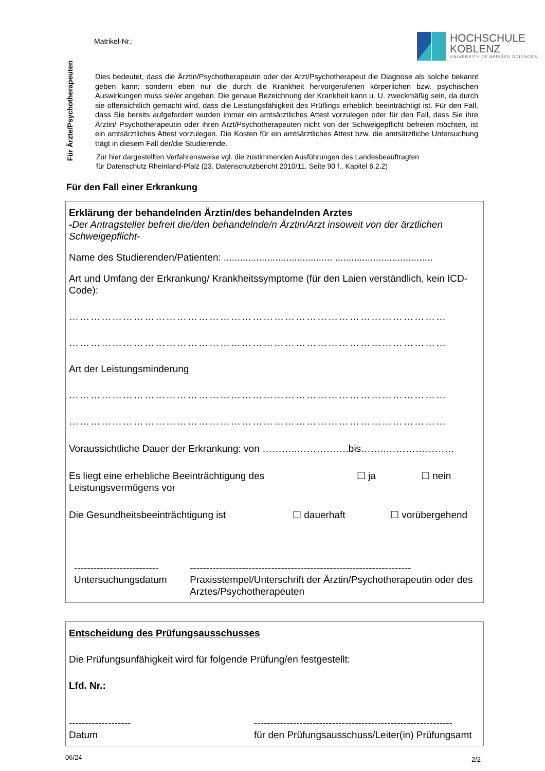Matrikel-Nr.:
HOCHSCHULE
KOBLENZ
UNIVERSITY OF APPLIED SCIENCES
Für Ärzte/Psychotherapeuten
Dies bedeutet, dass die Ärztin/Psychotherapeutin oder der Arzt/Psychotherapeut die Diagnose als solche bekannt geben kann; sondern eben nur die durch die Krankheit hervorgerufenen körperlichen bzw. psychischen Auswirkungen muss sie/er angeben. Die genaue Bezeichnung der Krankheit kann u. U. zweckmäßig sein, da durch sie offensichtlich gemacht wird, dass die Leistungsfähigkeit des Prüflings erheblich beeinträchtigt ist. Für den Fall, dass Sie bereits aufgefordert wurden immer ein amtsärztliches Attest vorzulegen oder für den Fall, dass Sie ihre Ärztin/ Psychotherapeutin oder ihren Arzt/Psychotherapeuten nicht von der Schweigepflicht befreien möchten, ist ein amtsärztliches Attest vorzulegen. Die Kosten für ein amtsärztliches Attest bzw. die amtsärztliche Untersuchung trägt in diesem Fall der/die Studierende.
Zur hier dargestellten Verfahrensweise vgl. die zustimmenden Ausführungen des Landesbeauftragten
für Datenschutz Rheinland-Pfalz (23. Datenschutzbericht 2010/11, Seite 90 f., Kapitel 6.2.2)
Für den Fall einer Erkrankung
Erklärung der behandelnden Ärztin/des behandelnden Arztes
-Der Antragsteller befreit die/den behandelnde/n Ärztin/Arzt insoweit von der ärztlichen Schweigepflicht-
Name des Studierenden/Patienten: ........................................ ....................................
Art und Umfang der Erkrankung/ Krankheitssymptome (für den Laien verständlich, kein ICD-Code):
……………………………………………………………………………………………
……………………………………………………………………………………………
Art der Leistungsminderung
……………………………………………………………………………………………
……………………………………………………………………………………………
Voraussichtliche Dauer der Erkrankung: von ………..…………….bis……..…………………
Es liegt eine erhebliche Beeinträchtigung des Leistungsvermögens vor
☐ ja ☐ nein
Die Gesundheitsbeeinträchtigung ist ☐ dauerhaft ☐ vorübergehend
--------------------------
Untersuchungsdatum
--------------------------------------------------------------------
Praxisstempel/Unterschrift der Ärztin/Psychotherapeutin oder des Arztes/Psychotherapeuten
Entscheidung des Prüfungsausschusses
Die Prüfungsunfähigkeit wird für folgende Prüfung/en festgestellt:
Lfd. Nr.:
-------------------
Datum
-------------------------------------------------------------
für den Prüfungsausschuss/Leiter(in) Prüfungsamt
06/24 2/2